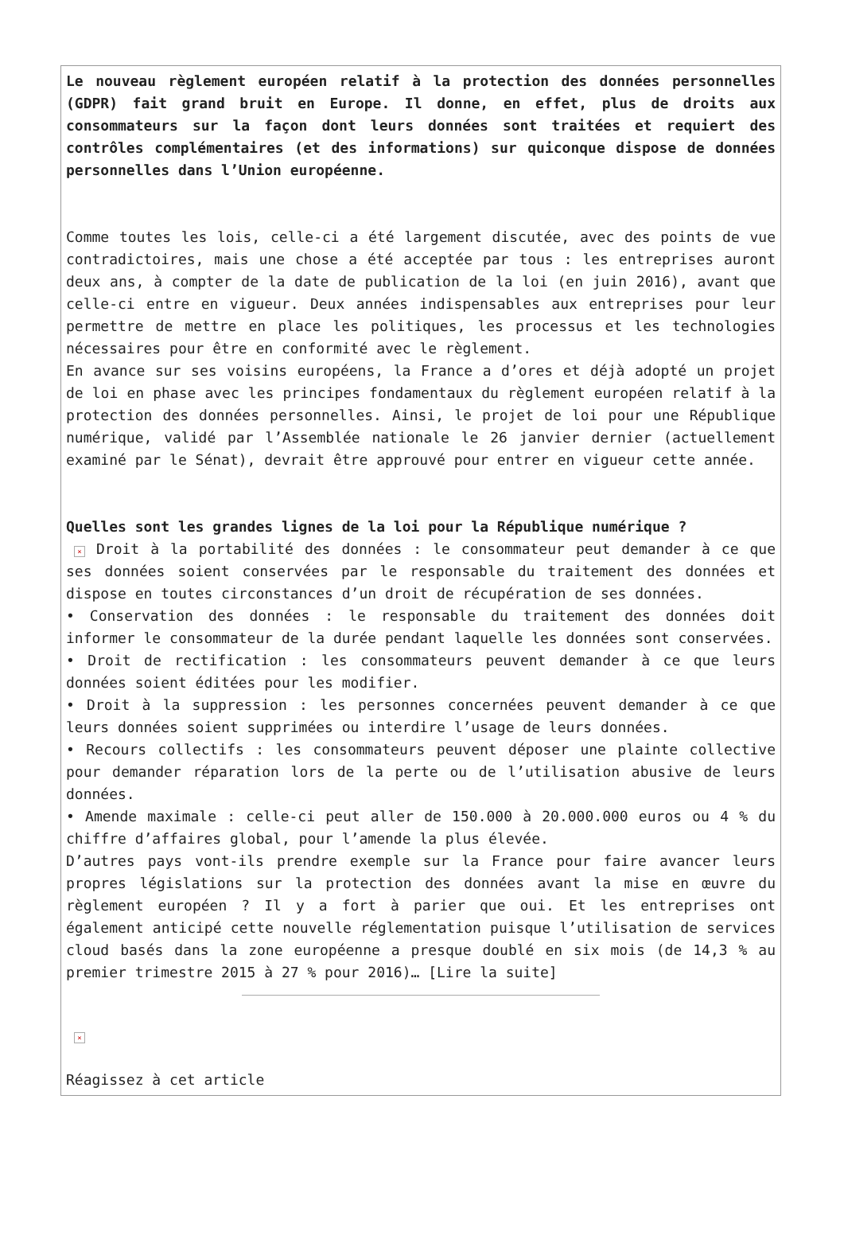Le nouveau règlement européen relatif à la protection des données personnelles (GDPR) fait grand bruit en Europe. Il donne, en effet, plus de droits aux consommateurs sur la façon dont leurs données sont traitées et requiert des contrôles complémentaires (et des informations) sur quiconque dispose de données personnelles dans l’Union européenne.
Comme toutes les lois, celle-ci a été largement discutée, avec des points de vue contradictoires, mais une chose a été acceptée par tous : les entreprises auront deux ans, à compter de la date de publication de la loi (en juin 2016), avant que celle-ci entre en vigueur. Deux années indispensables aux entreprises pour leur permettre de mettre en place les politiques, les processus et les technologies nécessaires pour être en conformité avec le règlement.
En avance sur ses voisins européens, la France a d’ores et déjà adopté un projet de loi en phase avec les principes fondamentaux du règlement européen relatif à la protection des données personnelles. Ainsi, le projet de loi pour une République numérique, validé par l’Assemblée nationale le 26 janvier dernier (actuellement examiné par le Sénat), devrait être approuvé pour entrer en vigueur cette année.
Quelles sont les grandes lignes de la loi pour la République numérique ?
× Droit à la portabilité des données : le consommateur peut demander à ce que ses données soient conservées par le responsable du traitement des données et dispose en toutes circonstances d’un droit de récupération de ses données.
• Conservation des données : le responsable du traitement des données doit informer le consommateur de la durée pendant laquelle les données sont conservées.
• Droit de rectification : les consommateurs peuvent demander à ce que leurs données soient éditées pour les modifier.
• Droit à la suppression : les personnes concernées peuvent demander à ce que leurs données soient supprimées ou interdire l’usage de leurs données.
• Recours collectifs : les consommateurs peuvent déposer une plainte collective pour demander réparation lors de la perte ou de l’utilisation abusive de leurs données.
• Amende maximale : celle-ci peut aller de 150.000 à 20.000.000 euros ou 4 % du chiffre d’affaires global, pour l’amende la plus élevée.
D’autres pays vont-ils prendre exemple sur la France pour faire avancer leurs propres législations sur la protection des données avant la mise en œuvre du règlement européen ? Il y a fort à parier que oui. Et les entreprises ont également anticipé cette nouvelle réglementation puisque l’utilisation de services cloud basés dans la zone européenne a presque doublé en six mois (de 14,3 % au premier trimestre 2015 à 27 % pour 2016)… [Lire la suite]
×
Réagissez à cet article